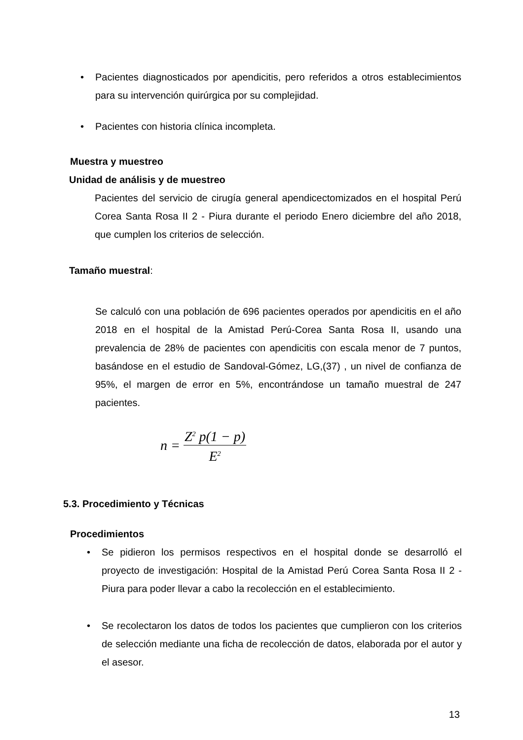• Pacientes diagnosticados por apendicitis, pero referidos a otros establecimientos para su intervención quirúrgica por su complejidad.
• Pacientes con historia clínica incompleta.
Muestra y muestreo
Unidad de análisis y de muestreo
Pacientes del servicio de cirugía general apendicectomizados en el hospital Perú Corea Santa Rosa II 2 - Piura durante el periodo Enero diciembre del año 2018, que cumplen los criterios de selección.
Tamaño muestral:
Se calculó con una población de 696 pacientes operados por apendicitis en el año 2018 en el hospital de la Amistad Perú-Corea Santa Rosa II, usando una prevalencia de 28% de pacientes con apendicitis con escala menor de 7 puntos, basándose en el estudio de Sandoval-Gómez, LG,(37) , un nivel de confianza de 95%, el margen de error en 5%, encontrándose un tamaño muestral de 247 pacientes.
n = Z<sup>2</sup> p(1 − p) E<sup>2</sup>
5.3. Procedimiento y Técnicas
Procedimientos
• Se pidieron los permisos respectivos en el hospital donde se desarrolló el proyecto de investigación: Hospital de la Amistad Perú Corea Santa Rosa II 2 - Piura para poder llevar a cabo la recolección en el establecimiento.
• Se recolectaron los datos de todos los pacientes que cumplieron con los criterios de selección mediante una ficha de recolección de datos, elaborada por el autor y el asesor.
13